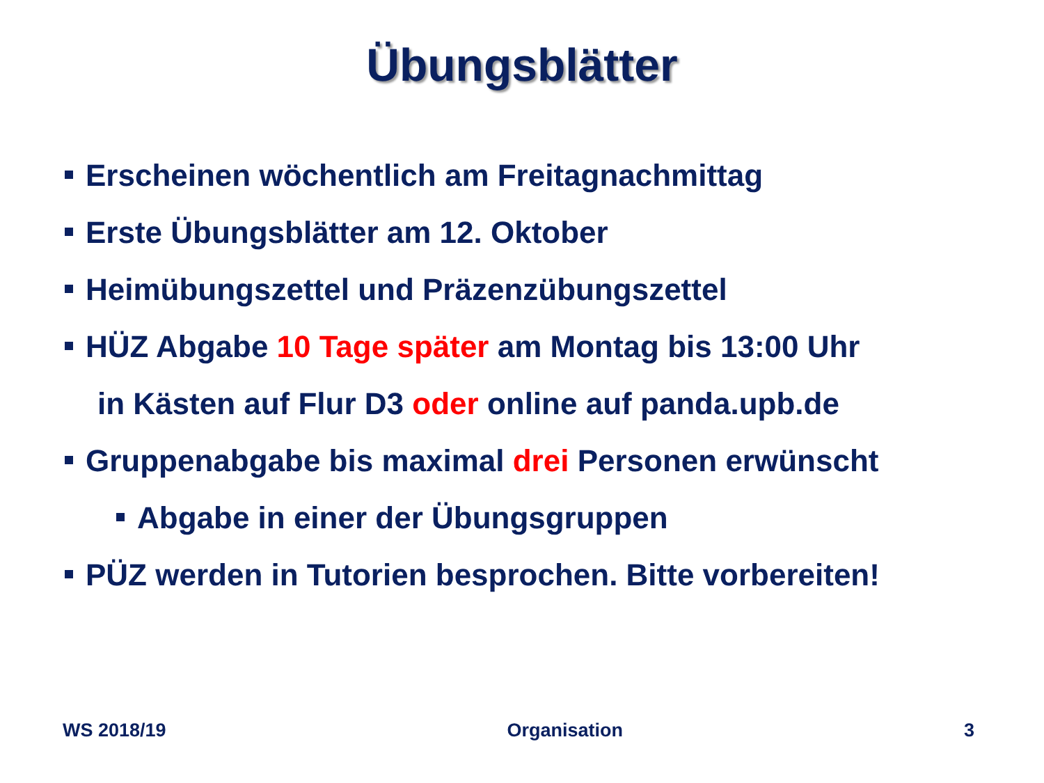Übungsblätter
Erscheinen wöchentlich am Freitagnachmittag
Erste Übungsblätter am 12. Oktober
Heimübungszettel und Präzenzübungszettel
HÜZ Abgabe 10 Tage später am Montag bis 13:00 Uhr
in Kästen auf Flur D3 oder online auf panda.upb.de
Gruppenabgabe bis maximal drei Personen erwünscht
Abgabe in einer der Übungsgruppen
PÜZ werden in Tutorien besprochen. Bitte vorbereiten!
WS 2018/19 Organisation 3